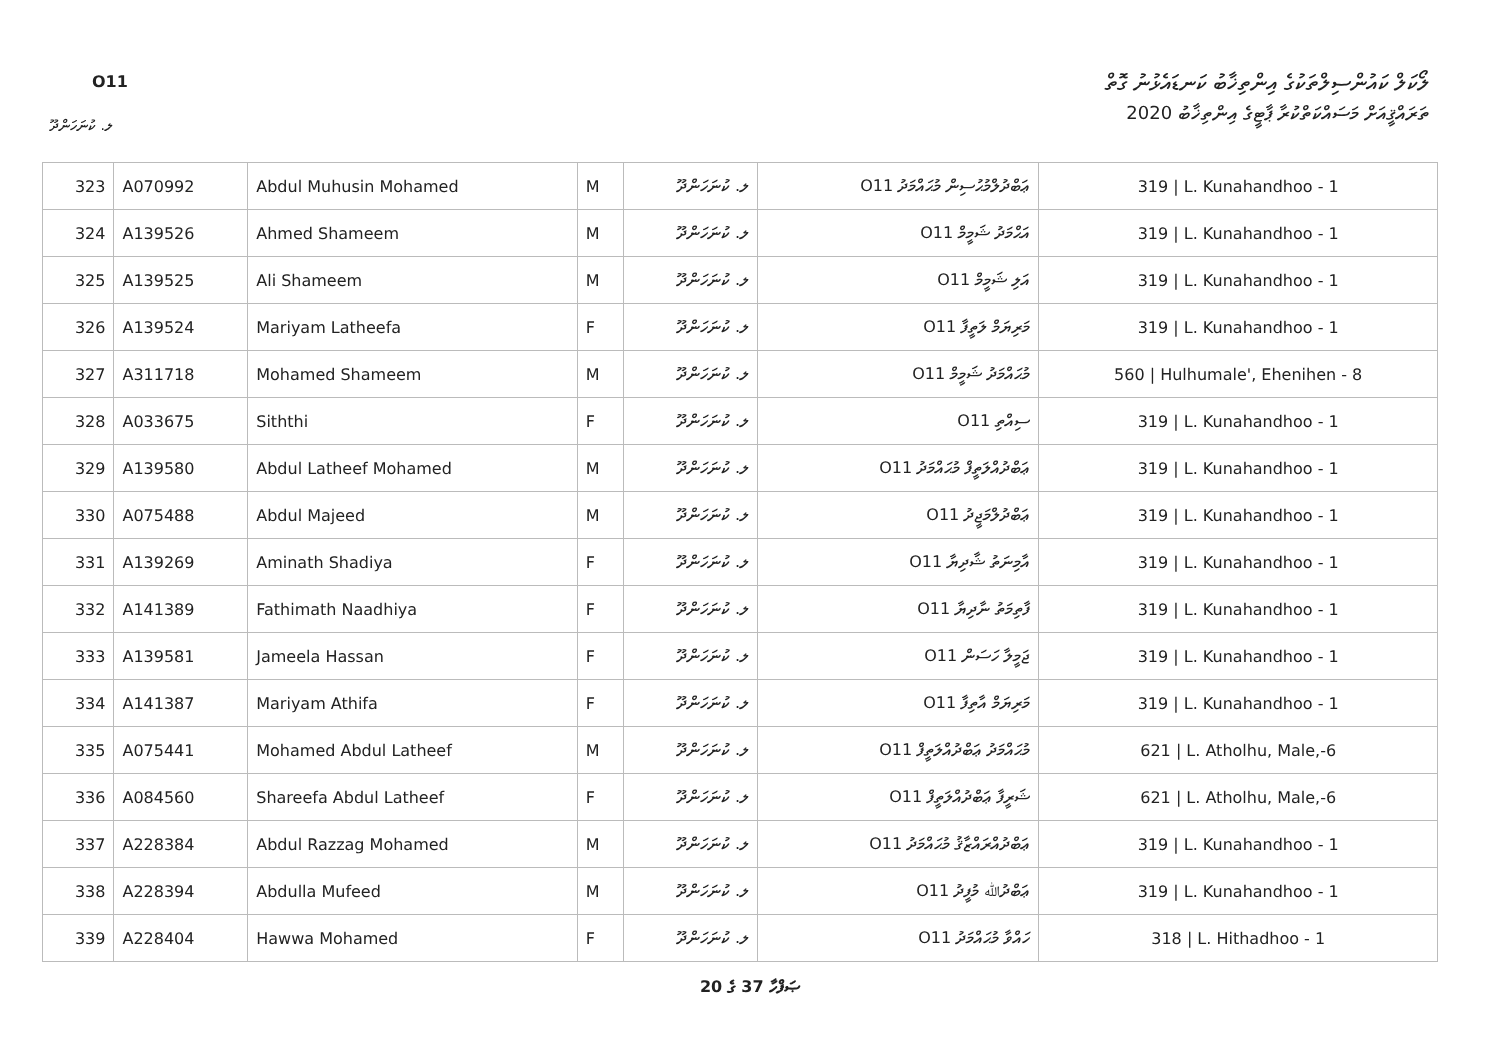O11
ލޯކަލް ކައުންސިލްތަކުގެ އިންތިޚާބު ކަނޑައެޅުނު ގޮތް
ތަރައްޤީއަށް މަސައްކަތްކުރާ ޕާޓީގެ އިންތިޚާބު 2020
ލ. ކުނަހަންދޫ
| 323 | A070992 | Abdul Muhusin Mohamed | M | ލ. ކުނަހަންދޫ | O11 ޢަބްދުލްމުޙުސިން މުޙައްމަދު | 319 / L. Kunahandhoo - 1 |
| 324 | A139526 | Ahmed Shameem | M | ލ. ކުނަހަންދޫ | O11 އަޙްމަދު ޝަމީމް | 319 / L. Kunahandhoo - 1 |
| 325 | A139525 | Ali Shameem | M | ލ. ކުނަހަންދޫ | O11 އަލި ޝަމީމް | 319 / L. Kunahandhoo - 1 |
| 326 | A139524 | Mariyam Latheefa | F | ލ. ކުނަހަންދޫ | O11 މަރިޔަމް ލަތީފާ | 319 / L. Kunahandhoo - 1 |
| 327 | A311718 | Mohamed Shameem | M | ލ. ކުނަހަންދޫ | O11 މުޙައްމަދު ޝަމީމް | 560 / Hulhumale', Ehenihen - 8 |
| 328 | A033675 | Siththi | F | ލ. ކުނަހަންދޫ | O11 ސިއްތި | 319 / L. Kunahandhoo - 1 |
| 329 | A139580 | Abdul Latheef Mohamed | M | ލ. ކުނަހަންދޫ | O11 ޢަބްދުއްލަތީފް މުޙައްމަދު | 319 / L. Kunahandhoo - 1 |
| 330 | A075488 | Abdul Majeed | M | ލ. ކުނަހަންދޫ | O11 ޢަބްދުލްމަޖީދު | 319 / L. Kunahandhoo - 1 |
| 331 | A139269 | Aminath Shadiya | F | ލ. ކުނަހަންދޫ | O11 އާމިނަތު ޝާދިޔާ | 319 / L. Kunahandhoo - 1 |
| 332 | A141389 | Fathimath Naadhiya | F | ލ. ކުނަހަންދޫ | O11 ފާތިމަތު ނާދިޔާ | 319 / L. Kunahandhoo - 1 |
| 333 | A139581 | Jameela Hassan | F | ލ. ކުނަހަންދޫ | O11 ޖަމީލާ ހަސަން | 319 / L. Kunahandhoo - 1 |
| 334 | A141387 | Mariyam Athifa | F | ލ. ކުނަހަންދޫ | O11 މަރިޔަމް އާތިފާ | 319 / L. Kunahandhoo - 1 |
| 335 | A075441 | Mohamed Abdul Latheef | M | ލ. ކުނަހަންދޫ | O11 މުޙައްމަދު ޢަބްދުއްލަތީފް | 621 / L. Atholhu, Male,-6 |
| 336 | A084560 | Shareefa Abdul Latheef | F | ލ. ކުނަހަންދޫ | O11 ޝަރީފާ ޢަބްދުއްލަތީފް | 621 / L. Atholhu, Male,-6 |
| 337 | A228384 | Abdul Razzag Mohamed | M | ލ. ކުނަހަންދޫ | O11 ޢަބްދުއްރައްޒާޤު މުޙައްމަދު | 319 / L. Kunahandhoo - 1 |
| 338 | A228394 | Abdulla Mufeed | M | ލ. ކުނަހަންދޫ | O11 ޢަބްދުﷲ މުފީދު | 319 / L. Kunahandhoo - 1 |
| 339 | A228404 | Hawwa Mohamed | F | ލ. ކުނަހަންދޫ | O11 ހައްވާ މުޙައްމަދު | 318 / L. Hithadhoo - 1 |
ޞަފްހާ 37 ގެ 20